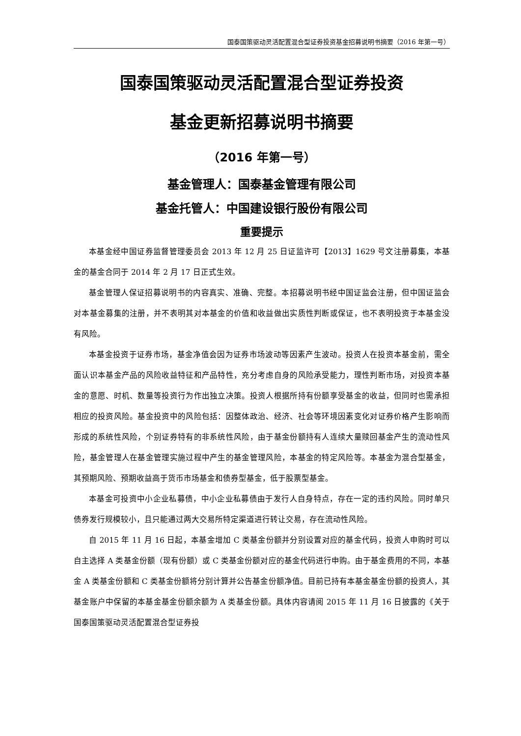国泰国策驱动灵活配置混合型证券投资基金招募说明书摘要（2016 年第一号）
国泰国策驱动灵活配置混合型证券投资
基金更新招募说明书摘要
（2016 年第一号）
基金管理人：国泰基金管理有限公司
基金托管人：中国建设银行股份有限公司
重要提示
本基金经中国证券监督管理委员会 2013 年 12 月 25 日证监许可【2013】1629 号文注册募集，本基金的基金合同于 2014 年 2 月 17 日正式生效。
基金管理人保证招募说明书的内容真实、准确、完整。本招募说明书经中国证监会注册，但中国证监会对本基金募集的注册，并不表明其对本基金的价值和收益做出实质性判断或保证，也不表明投资于本基金没有风险。
本基金投资于证券市场，基金净值会因为证券市场波动等因素产生波动。投资人在投资本基金前，需全面认识本基金产品的风险收益特征和产品特性，充分考虑自身的风险承受能力，理性判断市场，对投资本基金的意愿、时机、数量等投资行为作出独立决策。投资人根据所持有份额享受基金的收益，但同时也需承担相应的投资风险。基金投资中的风险包括：因整体政治、经济、社会等环境因素变化对证券价格产生影响而形成的系统性风险，个别证券特有的非系统性风险，由于基金份额持有人连续大量赎回基金产生的流动性风险，基金管理人在基金管理实施过程中产生的基金管理风险，本基金的特定风险等。本基金为混合型基金，其预期风险、预期收益高于货币市场基金和债券型基金，低于股票型基金。
本基金可投资中小企业私募债，中小企业私募债由于发行人自身特点，存在一定的违约风险。同时单只债券发行规模较小，且只能通过两大交易所特定渠道进行转让交易，存在流动性风险。
自 2015 年 11 月 16 日起，本基金增加 C 类基金份额并分别设置对应的基金代码，投资人申购时可以自主选择 A 类基金份额（现有份额）或 C 类基金份额对应的基金代码进行申购。由于基金费用的不同，本基金 A 类基金份额和 C 类基金份额将分别计算并公告基金份额净值。目前已持有本基金基金份额的投资人，其基金账户中保留的本基金基金份额余额为 A 类基金份额。具体内容请阅 2015 年 11 月 16 日披露的《关于国泰国策驱动灵活配置混合型证券投